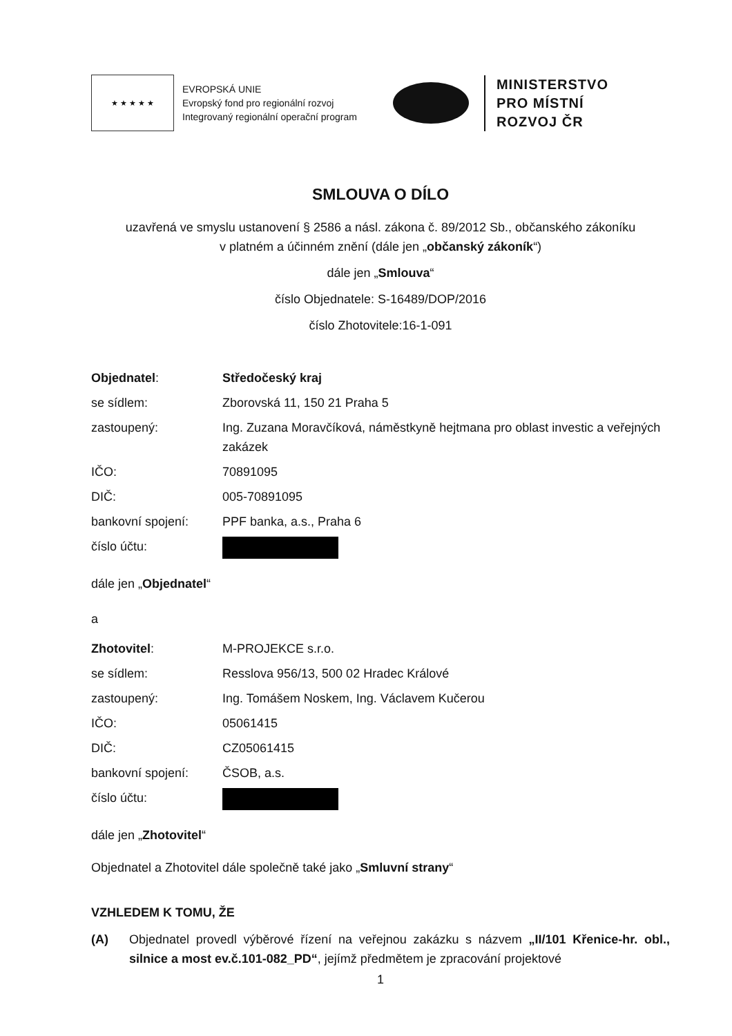★ ★ ★ ★ ★
EVROPSKÁ UNIE
Evropský fond pro regionální rozvoj
Integrovaný regionální operační program
MINISTERSTVO
PRO MÍSTNÍ
ROZVOJ ČR
SMLOUVA O DÍLO
uzavřená ve smyslu ustanovení § 2586 a násl. zákona č. 89/2012 Sb., občanského zákoníku
v platném a účinném znění (dále jen „občanský zákoník“)
dále jen „Smlouva“
číslo Objednatele: S-16489/DOP/2016
číslo Zhotovitele:16-1-091
| Objednatel : | Středočeský kraj |
| se sídlem: | Zborovská 11, 150 21 Praha 5 |
| zastoupený: | Ing. Zuzana Moravčíková, náměstkyně hejtmana pro oblast investic a veřejných zakázek |
| IČO: | 70891095 |
| DIČ: | 005-70891095 |
| bankovní spojení: | PPF banka, a.s., Praha 6 |
| číslo účtu: | |
dále jen „Objednatel“
a
| Zhotovitel : | M-PROJEKCE s.r.o. |
| se sídlem: | Resslova 956/13, 500 02 Hradec Králové |
| zastoupený: | Ing. Tomášem Noskem, Ing. Václavem Kučerou |
| IČO: | 05061415 |
| DIČ: | CZ05061415 |
| bankovní spojení: | ČSOB, a.s. |
| číslo účtu: | |
dále jen „Zhotovitel“
Objednatel a Zhotovitel dále společně také jako „Smluvní strany“
VZHLEDEM K TOMU, ŽE
(A) Objednatel provedl výběrové řízení na veřejnou zakázku s názvem „II/101 Křenice-hr. obl., silnice a most ev.č.101-082_PD“, jejímž předmětem je zpracování projektové
1